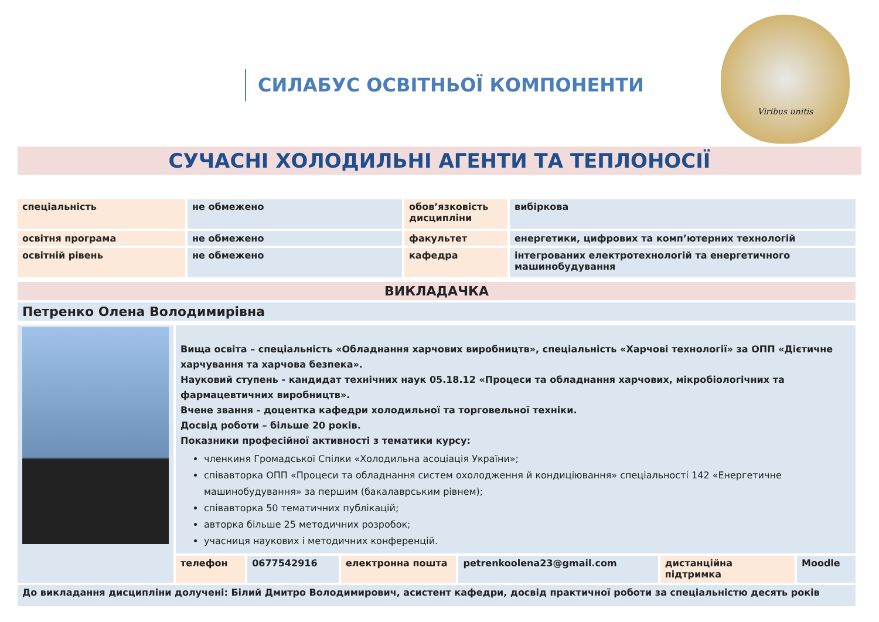СИЛАБУС ОСВІТНЬОЇ КОМПОНЕНТИ
Viribus unitis
СУЧАСНІ ХОЛОДИЛЬНІ АГЕНТИ ТА ТЕПЛОНОСІЇ
| спеціальність | не обмежено | обов’язковість дисципліни | вибіркова |
| освітня програма | не обмежено | факультет | енергетики, цифрових та комп’ютерних технологій |
| освітній рівень | не обмежено | кафедра | інтегрованих електротехнологій та енергетичного машинобудування |
| ВИКЛАДАЧКА |
| Петренко Олена Володимирівна |
| | Вища освіта – спеціальність «Обладнання харчових виробництв», спеціальність «Харчові технології» за ОПП «Дієтичне харчування та харчова безпека». Науковий ступень - кандидат технічних наук 05.18.12 «Процеси та обладнання харчових, мікробіологічних та фармацевтичних виробництв». Вчене звання - доцентка кафедри холодильної та торговельної техніки. Досвід роботи – більше 20 років. Показники професійної активності з тематики курсу: членкиня Громадської Спілки «Холодильна асоціація України»; співавторка ОПП «Процеси та обладнання систем охолодження й кондиціювання» спеціальності 142 «Енергетичне машинобудування» за першим (бакалаврським рівнем); співавторка 50 тематичних публікацій; авторка більше 25 методичних розробок; учасниця наукових і методичних конференцій. | | | | | |
| | телефон | 0677542916 | електронна пошта | petrenkoolena23@gmail.com | дистанційна підтримка | Moodle |
| До викладання дисципліни долучені: Білий Дмитро Володимирович, асистент кафедри, досвід практичної роботи за спеціальністю десять років | | | | | | |